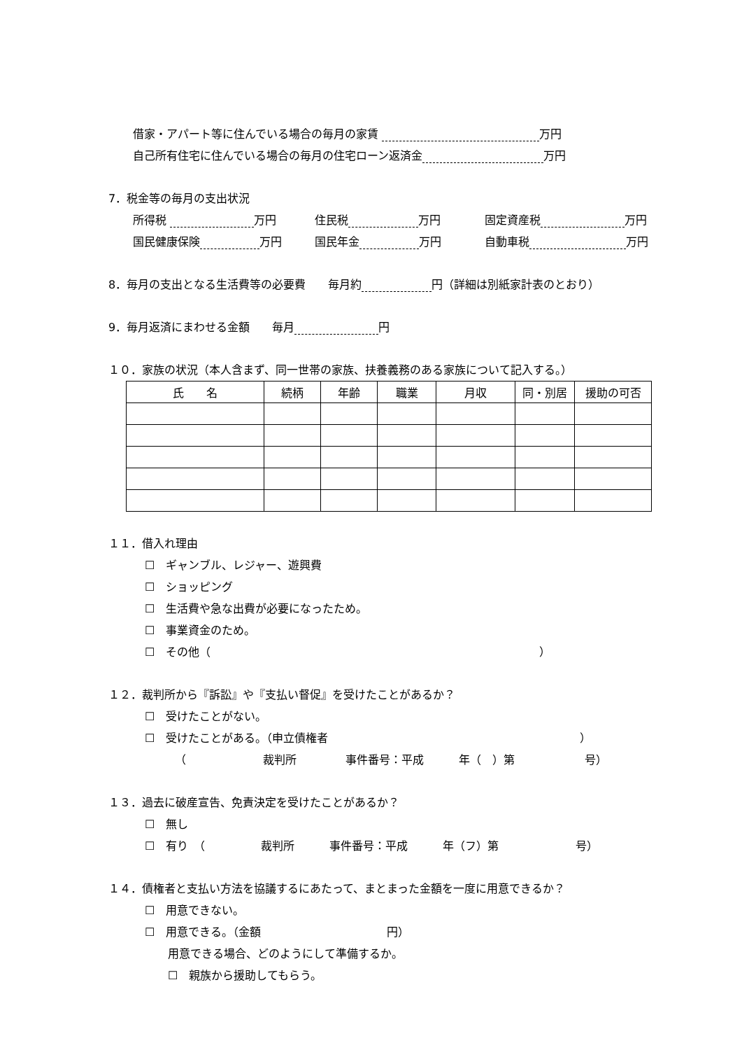借家・アパート等に住んでいる場合の毎月の家賃 万円
自己所有住宅に住んでいる場合の毎月の住宅ローン返済金 万円
7．税金等の毎月の支出状況
所得税 万円 住民税 万円 固定資産税 万円
国民健康保険 万円 国民年金 万円 自動車税 万円
8．毎月の支出となる生活費等の必要費　　毎月約 円（詳細は別紙家計表のとおり）
9．毎月返済にまわせる金額　　毎月 円
１０．家族の状況（本人含まず、同一世帯の家族、扶養義務のある家族について記入する。）
| 氏 名 | 続柄 | 年齢 | 職業 | 月収 | 同・別居 | 援助の可否 |
| --- | --- | --- | --- | --- | --- | --- |
１１．借入れ理由
☐　ギャンブル、レジャー、遊興費
☐　ショッピング
☐　生活費や急な出費が必要になったため。
☐　事業資金のため。
☐　その他（ ）
１２．裁判所から『訴訟』や『支払い督促』を受けたことがあるか？
☐　受けたことがない。
☐　受けたことがある。（申立債権者 ）
（ 裁判所 事件番号：平成 年（　）第 号）
１３．過去に破産宣告、免責決定を受けたことがあるか？
☐　無し
☐　有り　（ 裁判所 事件番号：平成 年（フ）第 号）
１４．債権者と支払い方法を協議するにあたって、まとまった金額を一度に用意できるか？
☐　用意できない。
☐　用意できる。（金額 円）
用意できる場合、どのようにして準備するか。
☐　親族から援助してもらう。